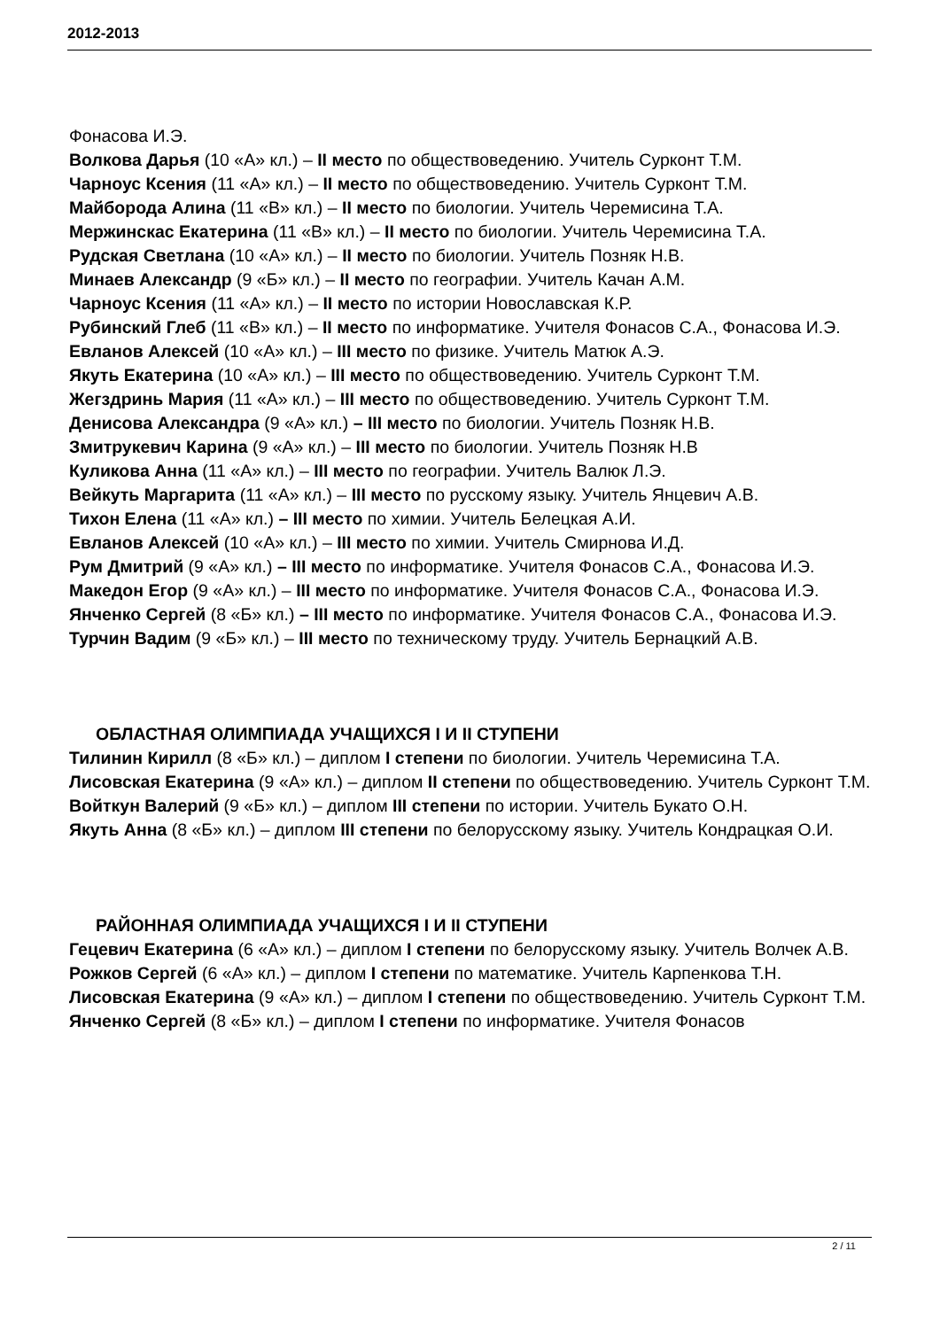2012-2013
Фонасова И.Э.
Волкова Дарья (10 «А» кл.) – II место по обществоведению. Учитель Сурконт Т.М.
Чарноус Ксения (11 «А» кл.) – II место по обществоведению. Учитель Сурконт Т.М.
Майборода Алина (11 «В» кл.) – II место по биологии. Учитель Черемисина Т.А.
Мержинскас Екатерина (11 «В» кл.) – II место по биологии. Учитель Черемисина Т.А.
Рудская Светлана (10 «А» кл.) – II место по биологии. Учитель Позняк Н.В.
Минаев Александр (9 «Б» кл.) – II место по географии. Учитель Качан А.М.
Чарноус Ксения (11 «А» кл.) – II место по истории Новославская К.Р.
Рубинский Глеб (11 «В» кл.) – II место по информатике. Учителя Фонасов С.А., Фонасова И.Э.
Евланов Алексей (10 «А» кл.) – III место по физике. Учитель Матюк А.Э.
Якуть Екатерина (10 «А» кл.) – III место по обществоведению. Учитель Сурконт Т.М.
Жегздринь Мария (11 «А» кл.) – III место по обществоведению. Учитель Сурконт Т.М.
Денисова Александра (9 «А» кл.) – III место по биологии. Учитель Позняк Н.В.
Змитрукевич Карина (9 «А» кл.) – III место по биологии. Учитель Позняк Н.В
Куликова Анна (11 «А» кл.) – III место по географии. Учитель Валюк Л.Э.
Вейкуть Маргарита (11 «А» кл.) – III место по русскому языку. Учитель Янцевич А.В.
Тихон Елена (11 «А» кл.) – III место по химии. Учитель Белецкая А.И.
Евланов Алексей (10 «А» кл.) – III место по химии. Учитель Смирнова И.Д.
Рум Дмитрий (9 «А» кл.) – III место по информатике. Учителя Фонасов С.А., Фонасова И.Э.
Македон Егор (9 «А» кл.) – III место по информатике. Учителя Фонасов С.А., Фонасова И.Э.
Янченко Сергей (8 «Б» кл.) – III место по информатике. Учителя Фонасов С.А., Фонасова И.Э.
Турчин Вадим (9 «Б» кл.) – III место по техническому труду. Учитель Бернацкий А.В.
ОБЛАСТНАЯ ОЛИМПИАДА УЧАЩИХСЯ I И II СТУПЕНИ
Тилинин Кирилл (8 «Б» кл.) – диплом I степени по биологии. Учитель Черемисина Т.А.
Лисовская Екатерина (9 «А» кл.) – диплом II степени по обществоведению. Учитель Сурконт Т.М.
Войткун Валерий (9 «Б» кл.) – диплом III степени по истории. Учитель Букато О.Н.
Якуть Анна (8 «Б» кл.) – диплом III степени по белорусскому языку. Учитель Кондрацкая О.И.
РАЙОННАЯ ОЛИМПИАДА УЧАЩИХСЯ I И II СТУПЕНИ
Гецевич Екатерина (6 «А» кл.) – диплом I степени по белорусскому языку. Учитель Волчек А.В.
Рожков Сергей (6 «А» кл.) – диплом I степени по математике. Учитель Карпенкова Т.Н.
Лисовская Екатерина (9 «А» кл.) – диплом I степени по обществоведению. Учитель Сурконт Т.М.
Янченко Сергей (8 «Б» кл.) – диплом I степени по информатике. Учителя Фонасов
2 / 11